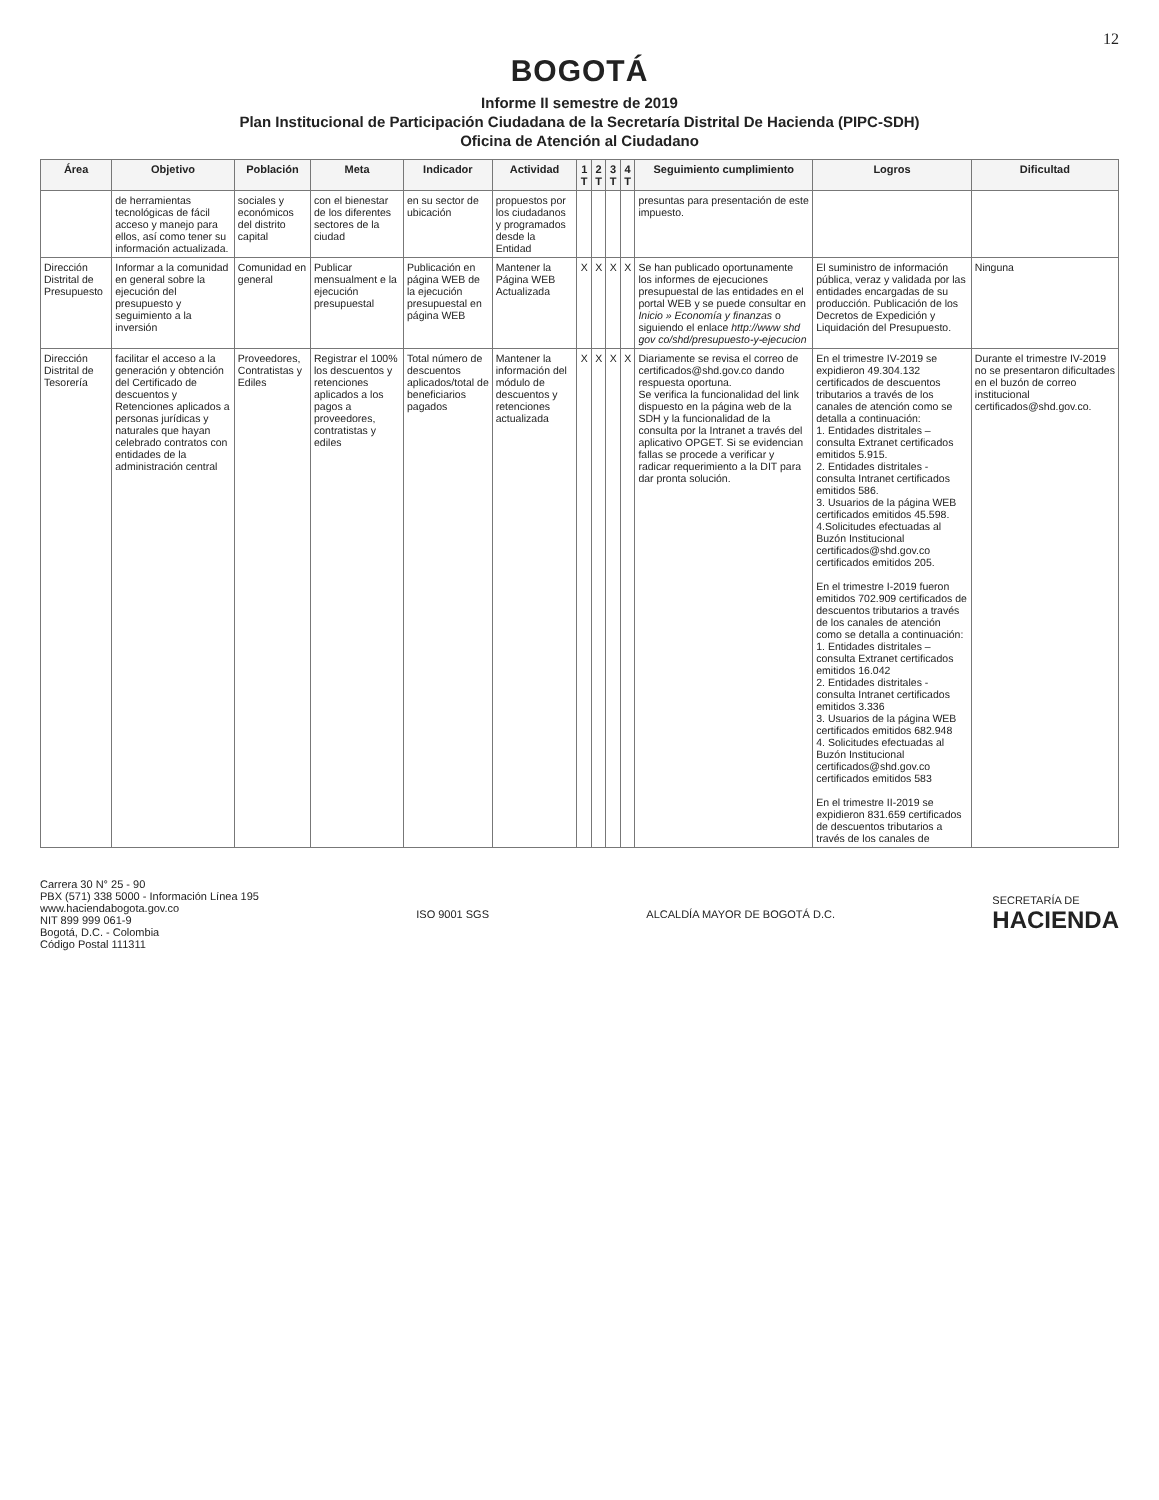12
BOGOTÁ
Informe II semestre de 2019
Plan Institucional de Participación Ciudadana de la Secretaría Distrital De Hacienda (PIPC-SDH)
Oficina de Atención al Ciudadano
| Área | Objetivo | Población | Meta | Indicador | Actividad | 1 T | 2 T | 3 T | 4 T | Seguimiento cumplimiento | Logros | Dificultad |
| --- | --- | --- | --- | --- | --- | --- | --- | --- | --- | --- | --- | --- |
| | de herramientas tecnológicas de fácil acceso y manejo para ellos, así como tener su información actualizada. | sociales y económicos del distrito capital | con el bienestar de los diferentes sectores de la ciudad | en su sector de ubicación | propuestos por los ciudadanos y programados desde la Entidad | | | | | presuntas para presentación de este impuesto. | | |
| Dirección Distrital de Presupuesto | Informar a la comunidad en general sobre la ejecución del presupuesto y seguimiento a la inversión | Comunidad en general | Publicar mensualment e la ejecución presupuestal | Publicación en página WEB de la ejecución presupuestal en página WEB | Mantener la Página WEB Actualizada | X | X | X | X | Se han publicado oportunamente los informes de ejecuciones presupuestal de las entidades en el portal WEB y se puede consultar en Inicio » Economía y finanzas o siguiendo el enlace http://www shd gov co/shd/presupuesto-y-ejecucion | El suministro de información pública, veraz y validada por las entidades encargadas de su producción. Publicación de los Decretos de Expedición y Liquidación del Presupuesto. | Ninguna |
| Dirección Distrital de Tesorería | facilitar el acceso a la generación y obtención del Certificado de descuentos y Retenciones aplicados a personas jurídicas y naturales que hayan celebrado contratos con entidades de la administración central | Proveedores, Contratistas y Ediles | Registrar el 100% los descuentos y retenciones aplicados a los pagos a proveedores, contratistas y ediles | Total número de descuentos aplicados/total de beneficiarios pagados | Mantener la información del módulo de descuentos y retenciones actualizada | X | X | X | X | Diariamente se revisa el correo de certificados@shd.gov.co dando respuesta oportuna. Se verifica la funcionalidad del link dispuesto en la página web de la SDH y la funcionalidad de la consulta por la Intranet a través del aplicativo OPGET. Si se evidencian fallas se procede a verificar y radicar requerimiento a la DIT para dar pronta solución. | En el trimestre IV-2019 se expidieron 49.304.132 certificados de descuentos tributarios a través de los canales de atención como se detalla a continuación: 1. Entidades distritales – consulta Extranet certificados emitidos 5.915. 2. Entidades distritales - consulta Intranet certificados emitidos 586. 3. Usuarios de la página WEB certificados emitidos 45.598. 4.Solicitudes efectuadas al Buzón Institucional certificados@shd.gov.co certificados emitidos 205. En el trimestre I-2019 fueron emitidos 702.909 certificados de descuentos tributarios a través de los canales de atención como se detalla a continuación: 1. Entidades distritales – consulta Extranet certificados emitidos 16.042 2. Entidades distritales - consulta Intranet certificados emitidos 3.336 3. Usuarios de la página WEB certificados emitidos 682.948 4. Solicitudes efectuadas al Buzón Institucional certificados@shd.gov.co certificados emitidos 583 En el trimestre II-2019 se expidieron 831.659 certificados de descuentos tributarios a través de los canales de | Durante el trimestre IV-2019 no se presentaron dificultades en el buzón de correo institucional certificados@shd.gov.co. |
Carrera 30 N° 25 - 90
PBX (571) 338 5000 - Información Línea 195
www.haciendabogota.gov.co
NIT 899 999 061-9
Bogotá, D.C. - Colombia
Código Postal 111311
ISO 9001 SGS ALCALDÍA MAYOR DE BOGOTÁ D.C.
SECRETARÍA DE
HACIENDA